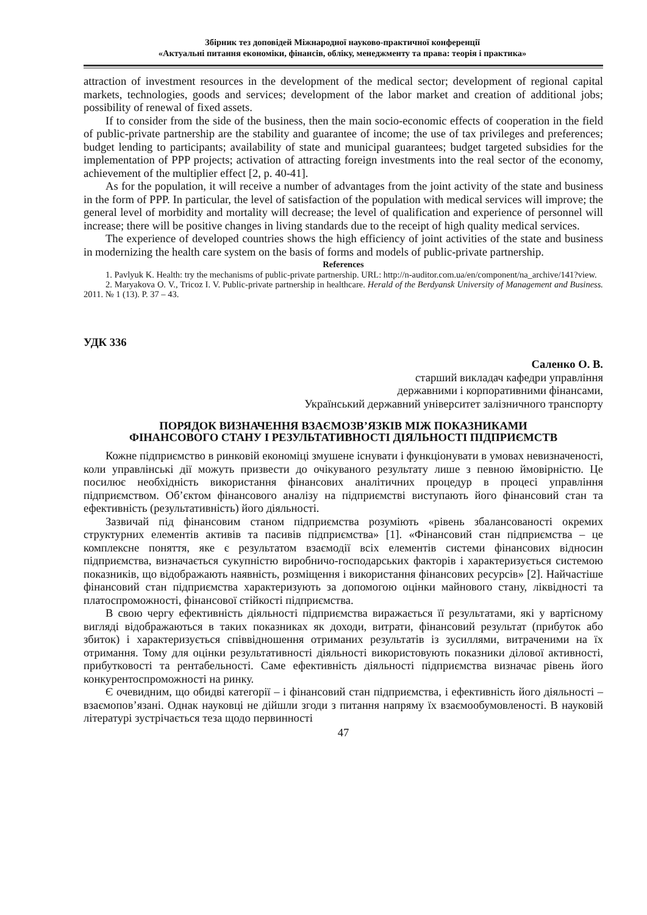Збірник тез доповідей Міжнародної науково-практичної конференції
«Актуальні питання економіки, фінансів, обліку, менеджменту та права: теорія і практика»
attraction of investment resources in the development of the medical sector; development of regional capital markets, technologies, goods and services; development of the labor market and creation of additional jobs; possibility of renewal of fixed assets.
If to consider from the side of the business, then the main socio-economic effects of cooperation in the field of public-private partnership are the stability and guarantee of income; the use of tax privileges and preferences; budget lending to participants; availability of state and municipal guarantees; budget targeted subsidies for the implementation of PPP projects; activation of attracting foreign investments into the real sector of the economy, achievement of the multiplier effect [2, p. 40-41].
As for the population, it will receive a number of advantages from the joint activity of the state and business in the form of PPP. In particular, the level of satisfaction of the population with medical services will improve; the general level of morbidity and mortality will decrease; the level of qualification and experience of personnel will increase; there will be positive changes in living standards due to the receipt of high quality medical services.
The experience of developed countries shows the high efficiency of joint activities of the state and business in modernizing the health care system on the basis of forms and models of public-private partnership.
References
1. Pavlyuk K. Health: try the mechanisms of public-private partnership. URL: http://n-auditor.com.ua/en/component/na_archive/141?view.
2. Maryakova O. V., Tricoz I. V. Public-private partnership in healthcare. Herald of the Berdyansk University of Management and Business. 2011. № 1 (13). P. 37 – 43.
УДК 336
Саленко О. В.
старший викладач кафедри управління
державними і корпоративними фінансами,
Український державний університет залізничного транспорту
ПОРЯДОК ВИЗНАЧЕННЯ ВЗАЄМОЗВ’ЯЗКІВ МІЖ ПОКАЗНИКАМИ
ФІНАНСОВОГО СТАНУ І РЕЗУЛЬТАТИВНОСТІ ДІЯЛЬНОСТІ ПІДПРИЄМСТВ
Кожне підприємство в ринковій економіці змушене існувати і функціонувати в умовах невизначеності, коли управлінські дії можуть призвести до очікуваного результату лише з певною ймовірністю. Це посилює необхідність використання фінансових аналітичних процедур в процесі управління підприємством. Об’єктом фінансового аналізу на підприємстві виступають його фінансовий стан та ефективність (результативність) його діяльності.
Зазвичай під фінансовим станом підприємства розуміють «рівень збалансованості окремих структурних елементів активів та пасивів підприємства» [1]. «Фінансовий стан підприємства – це комплексне поняття, яке є результатом взаємодії всіх елементів системи фінансових відносин підприємства, визначається сукупністю виробничо-господарських факторів і характеризується системою показників, що відображають наявність, розміщення і використання фінансових ресурсів» [2]. Найчастіше фінансовий стан підприємства характеризують за допомогою оцінки майнового стану, ліквідності та платоспроможності, фінансової стійкості підприємства.
В свою чергу ефективність діяльності підприємства виражається її результатами, які у вартісному вигляді відображаються в таких показниках як доходи, витрати, фінансовий результат (прибуток або збиток) і характеризується співвідношення отриманих результатів із зусиллями, витраченими на їх отримання. Тому для оцінки результативності діяльності використовують показники ділової активності, прибутковості та рентабельності. Саме ефективність діяльності підприємства визначає рівень його конкурентоспроможності на ринку.
Є очевидним, що обидві категорії – і фінансовий стан підприємства, і ефективність його діяльності – взаємопов’язані. Однак науковці не дійшли згоди з питання напряму їх взаємообумовленості. В науковій літературі зустрічається теза щодо первинності
47